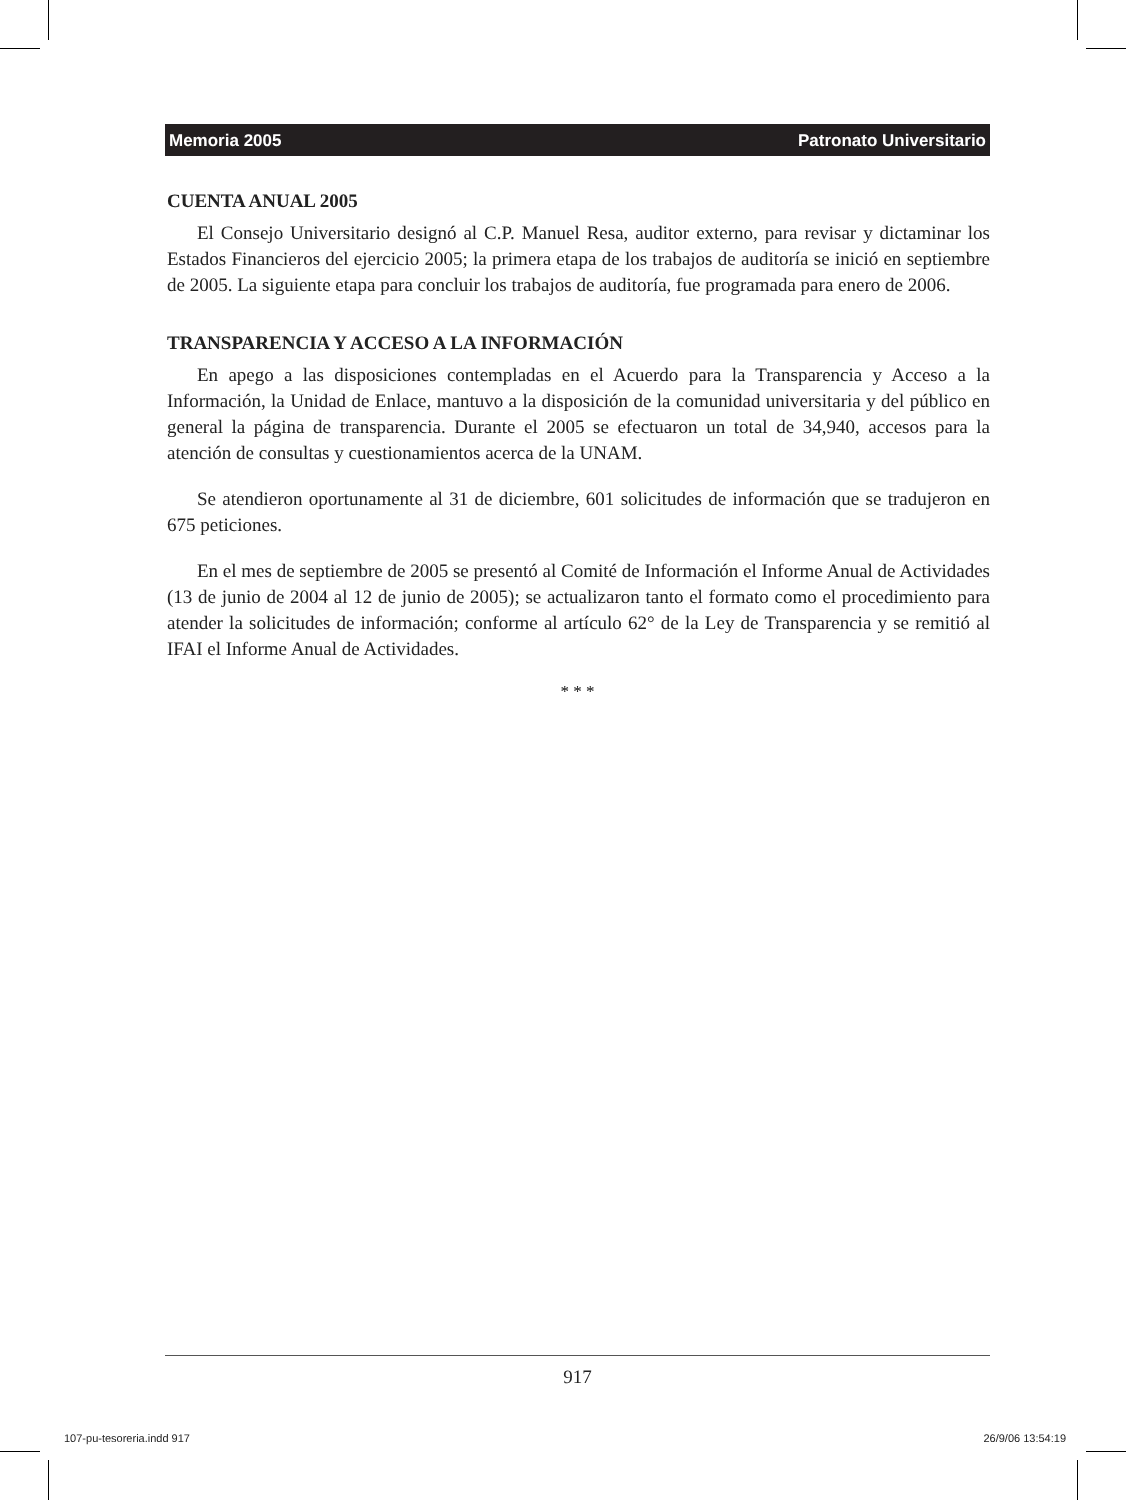Memoria 2005 Patronato Universitario
CUENTA ANUAL 2005
El Consejo Universitario designó al C.P. Manuel Resa, auditor externo, para revisar y dictaminar los Estados Financieros del ejercicio 2005; la primera etapa de los trabajos de auditoría se inició en septiembre de 2005. La siguiente etapa para concluir los trabajos de auditoría, fue programada para enero de 2006.
TRANSPARENCIA Y ACCESO A LA INFORMACIÓN
En apego a las disposiciones contempladas en el Acuerdo para la Transparencia y Acceso a la Información, la Unidad de Enlace, mantuvo a la disposición de la comunidad universitaria y del público en general la página de transparencia. Durante el 2005 se efectuaron un total de 34,940, accesos para la atención de consultas y cuestionamientos acerca de la UNAM.
Se atendieron oportunamente al 31 de diciembre, 601 solicitudes de información que se tradujeron en 675 peticiones.
En el mes de septiembre de 2005 se presentó al Comité de Información el Informe Anual de Actividades (13 de junio de 2004 al 12 de junio de 2005); se actualizaron tanto el formato como el procedimiento para atender la solicitudes de información; conforme al artículo 62° de la Ley de Transparencia y se remitió al IFAI el Informe Anual de Actividades.
* * *
917
107-pu-tesoreria.indd 917 26/9/06 13:54:19